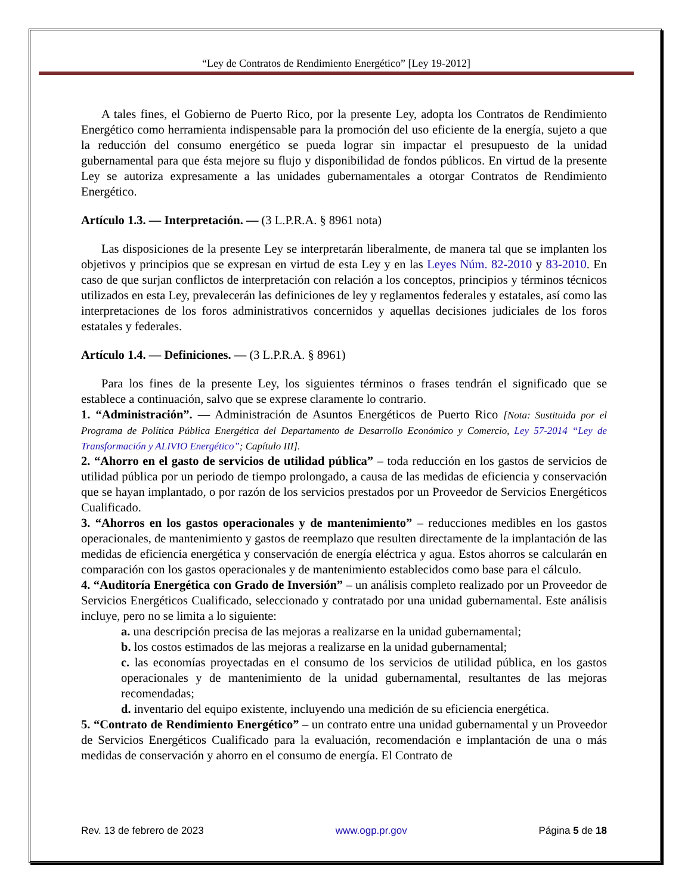“Ley de Contratos de Rendimiento Energético” [Ley 19-2012]
A tales fines, el Gobierno de Puerto Rico, por la presente Ley, adopta los Contratos de Rendimiento Energético como herramienta indispensable para la promoción del uso eficiente de la energía, sujeto a que la reducción del consumo energético se pueda lograr sin impactar el presupuesto de la unidad gubernamental para que ésta mejore su flujo y disponibilidad de fondos públicos. En virtud de la presente Ley se autoriza expresamente a las unidades gubernamentales a otorgar Contratos de Rendimiento Energético.
Artículo 1.3. — Interpretación. — (3 L.P.R.A. § 8961 nota)
Las disposiciones de la presente Ley se interpretarán liberalmente, de manera tal que se implanten los objetivos y principios que se expresan en virtud de esta Ley y en las Leyes Núm. 82-2010 y 83-2010. En caso de que surjan conflictos de interpretación con relación a los conceptos, principios y términos técnicos utilizados en esta Ley, prevalecerán las definiciones de ley y reglamentos federales y estatales, así como las interpretaciones de los foros administrativos concernidos y aquellas decisiones judiciales de los foros estatales y federales.
Artículo 1.4. — Definiciones. — (3 L.P.R.A. § 8961)
Para los fines de la presente Ley, los siguientes términos o frases tendrán el significado que se establece a continuación, salvo que se exprese claramente lo contrario.
1. “Administración”. — Administración de Asuntos Energéticos de Puerto Rico [Nota: Sustituida por el Programa de Política Pública Energética del Departamento de Desarrollo Económico y Comercio, Ley 57-2014 “Ley de Transformación y ALIVIO Energético”; Capítulo III].
2. “Ahorro en el gasto de servicios de utilidad pública” – toda reducción en los gastos de servicios de utilidad pública por un periodo de tiempo prolongado, a causa de las medidas de eficiencia y conservación que se hayan implantado, o por razón de los servicios prestados por un Proveedor de Servicios Energéticos Cualificado.
3. “Ahorros en los gastos operacionales y de mantenimiento” – reducciones medibles en los gastos operacionales, de mantenimiento y gastos de reemplazo que resulten directamente de la implantación de las medidas de eficiencia energética y conservación de energía eléctrica y agua. Estos ahorros se calcularán en comparación con los gastos operacionales y de mantenimiento establecidos como base para el cálculo.
4. “Auditoría Energética con Grado de Inversión” – un análisis completo realizado por un Proveedor de Servicios Energéticos Cualificado, seleccionado y contratado por una unidad gubernamental. Este análisis incluye, pero no se limita a lo siguiente:
a. una descripción precisa de las mejoras a realizarse en la unidad gubernamental;
b. los costos estimados de las mejoras a realizarse en la unidad gubernamental;
c. las economías proyectadas en el consumo de los servicios de utilidad pública, en los gastos operacionales y de mantenimiento de la unidad gubernamental, resultantes de las mejoras recomendadas;
d. inventario del equipo existente, incluyendo una medición de su eficiencia energética.
5. “Contrato de Rendimiento Energético” – un contrato entre una unidad gubernamental y un Proveedor de Servicios Energéticos Cualificado para la evaluación, recomendación e implantación de una o más medidas de conservación y ahorro en el consumo de energía. El Contrato de
Rev. 13 de febrero de 2023 www.ogp.pr.gov Página 5 de 18